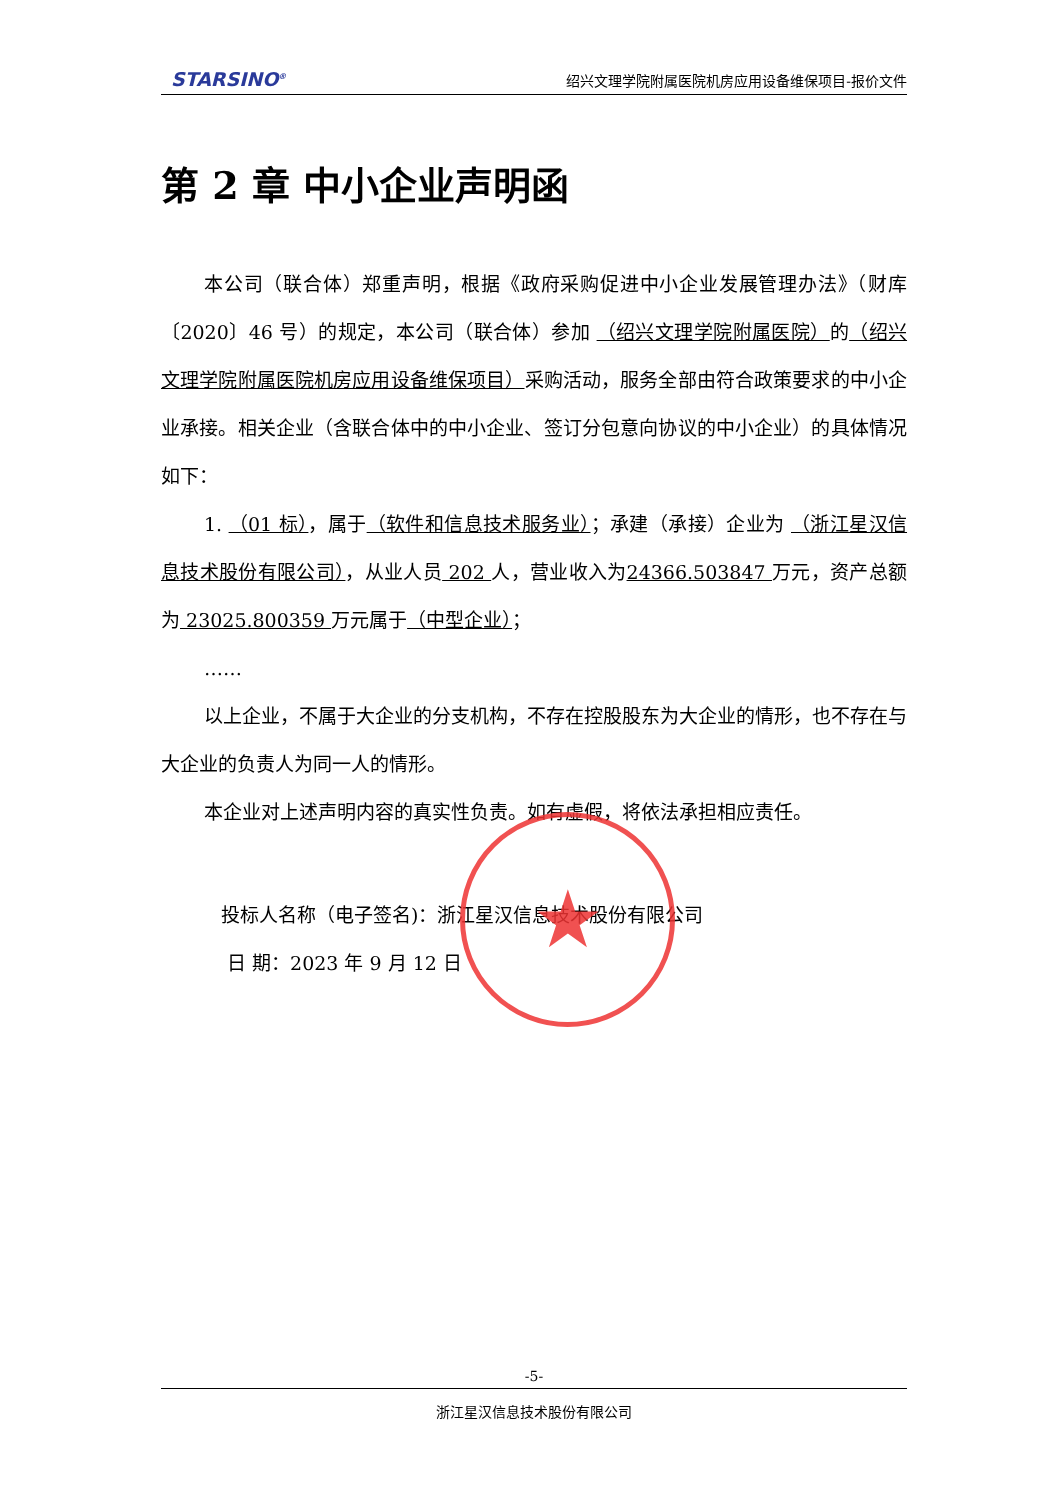STARSINO<sup>®</sup> 绍兴文理学院附属医院机房应用设备维保项目-报价文件
第 2 章 中小企业声明函
本公司（联合体）郑重声明，根据《政府采购促进中小企业发展管理办法》（财库〔2020〕46 号）的规定，本公司（联合体）参加 （绍兴文理学院附属医院）的（绍兴文理学院附属医院机房应用设备维保项目）采购活动，服务全部由符合政策要求的中小企业承接。相关企业（含联合体中的中小企业、签订分包意向协议的中小企业）的具体情况如下：
1. （01 标），属于（软件和信息技术服务业）；承建（承接）企业为 （浙江星汉信息技术股份有限公司），从业人员 202 人，营业收入为24366.503847 万元，资产总额为 23025.800359 万元属于（中型企业）；
……
以上企业，不属于大企业的分支机构，不存在控股股东为大企业的情形，也不存在与大企业的负责人为同一人的情形。
本企业对上述声明内容的真实性负责。如有虚假，将依法承担相应责任。
投标人名称（电子签名)：浙江星汉信息技术股份有限公司
日 期：2023 年 9 月 12 日
★
-5-
浙江星汉信息技术股份有限公司